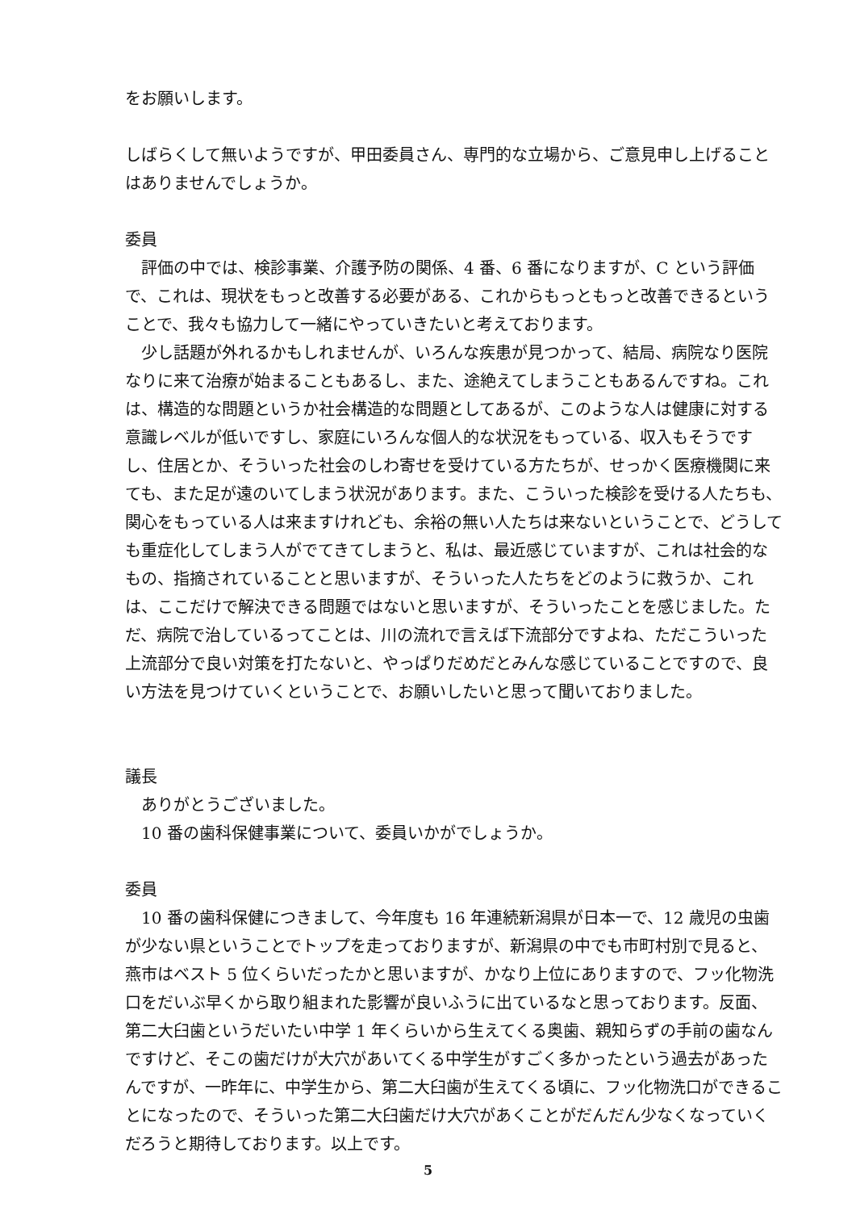をお願いします。
しばらくして無いようですが、甲田委員さん、専門的な立場から、ご意見申し上げることはありませんでしょうか。
委員
評価の中では、検診事業、介護予防の関係、4 番、6 番になりますが、C という評価で、これは、現状をもっと改善する必要がある、これからもっともっと改善できるということで、我々も協力して一緒にやっていきたいと考えております。
少し話題が外れるかもしれませんが、いろんな疾患が見つかって、結局、病院なり医院なりに来て治療が始まることもあるし、また、途絶えてしまうこともあるんですね。これは、構造的な問題というか社会構造的な問題としてあるが、このような人は健康に対する意識レベルが低いですし、家庭にいろんな個人的な状況をもっている、収入もそうですし、住居とか、そういった社会のしわ寄せを受けている方たちが、せっかく医療機関に来ても、また足が遠のいてしまう状況があります。また、こういった検診を受ける人たちも、関心をもっている人は来ますけれども、余裕の無い人たちは来ないということで、どうしても重症化してしまう人がでてきてしまうと、私は、最近感じていますが、これは社会的なもの、指摘されていることと思いますが、そういった人たちをどのように救うか、これは、ここだけで解決できる問題ではないと思いますが、そういったことを感じました。ただ、病院で治しているってことは、川の流れで言えば下流部分ですよね、ただこういった上流部分で良い対策を打たないと、やっぱりだめだとみんな感じていることですので、良い方法を見つけていくということで、お願いしたいと思って聞いておりました。
議長
ありがとうございました。
10 番の歯科保健事業について、委員いかがでしょうか。
委員
10 番の歯科保健につきまして、今年度も 16 年連続新潟県が日本一で、12 歳児の虫歯が少ない県ということでトップを走っておりますが、新潟県の中でも市町村別で見ると、燕市はベスト 5 位くらいだったかと思いますが、かなり上位にありますので、フッ化物洗口をだいぶ早くから取り組まれた影響が良いふうに出ているなと思っております。反面、第二大臼歯というだいたい中学 1 年くらいから生えてくる奥歯、親知らずの手前の歯なんですけど、そこの歯だけが大穴があいてくる中学生がすごく多かったという過去があったんですが、一昨年に、中学生から、第二大臼歯が生えてくる頃に、フッ化物洗口ができることになったので、そういった第二大臼歯だけ大穴があくことがだんだん少なくなっていくだろうと期待しております。以上です。
5